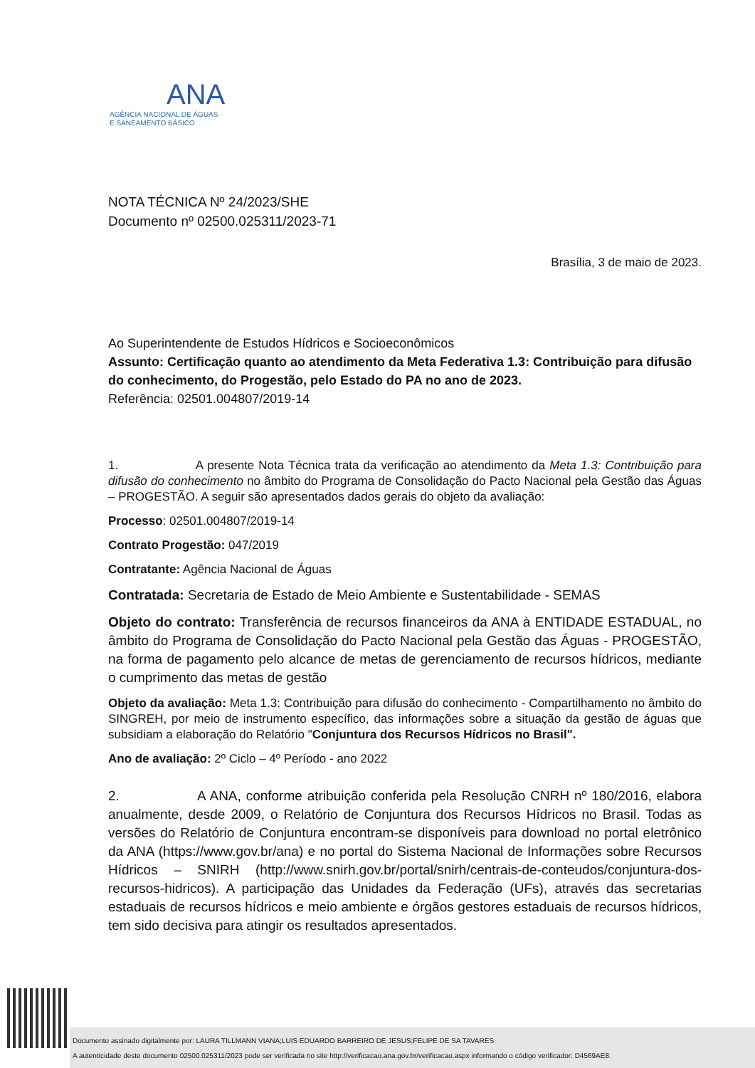ANA
AGÊNCIA NACIONAL DE ÁGUAS
E SANEAMENTO BÁSICO
NOTA TÉCNICA Nº 24/2023/SHE
Documento nº 02500.025311/2023-71
Brasília, 3 de maio de 2023.
Ao Superintendente de Estudos Hídricos e Socioeconômicos
Assunto: Certificação quanto ao atendimento da Meta Federativa 1.3: Contribuição para difusão do conhecimento, do Progestão, pelo Estado do PA no ano de 2023.
Referência: 02501.004807/2019-14
1. A presente Nota Técnica trata da verificação ao atendimento da Meta 1.3: Contribuição para difusão do conhecimento no âmbito do Programa de Consolidação do Pacto Nacional pela Gestão das Águas – PROGESTÃO. A seguir são apresentados dados gerais do objeto da avaliação:
Processo: 02501.004807/2019-14
Contrato Progestão: 047/2019
Contratante: Agência Nacional de Águas
Contratada: Secretaria de Estado de Meio Ambiente e Sustentabilidade - SEMAS
Objeto do contrato: Transferência de recursos financeiros da ANA à ENTIDADE ESTADUAL, no âmbito do Programa de Consolidação do Pacto Nacional pela Gestão das Águas - PROGESTÃO, na forma de pagamento pelo alcance de metas de gerenciamento de recursos hídricos, mediante o cumprimento das metas de gestão
Objeto da avaliação: Meta 1.3: Contribuição para difusão do conhecimento - Compartilhamento no âmbito do SINGREH, por meio de instrumento específico, das informações sobre a situação da gestão de águas que subsidiam a elaboração do Relatório "Conjuntura dos Recursos Hídricos no Brasil".
Ano de avaliação: 2º Ciclo – 4º Período - ano 2022
2. A ANA, conforme atribuição conferida pela Resolução CNRH nº 180/2016, elabora anualmente, desde 2009, o Relatório de Conjuntura dos Recursos Hídricos no Brasil. Todas as versões do Relatório de Conjuntura encontram-se disponíveis para download no portal eletrônico da ANA (https://www.gov.br/ana) e no portal do Sistema Nacional de Informações sobre Recursos Hídricos – SNIRH (http://www.snirh.gov.br/portal/snirh/centrais-de-conteudos/conjuntura-dos-recursos-hidricos). A participação das Unidades da Federação (UFs), através das secretarias estaduais de recursos hídricos e meio ambiente e órgãos gestores estaduais de recursos hídricos, tem sido decisiva para atingir os resultados apresentados.
Documento assinado digitalmente por: LAURA TILLMANN VIANA;LUIS EDUARDO BARREIRO DE JESUS;FELIPE DE SA TAVARES
A autenticidade deste documento 02500.025311/2023 pode ser verificada no site http://verificacao.ana.gov.br/verificacao.aspx informando o código verificador: D4569AE8.